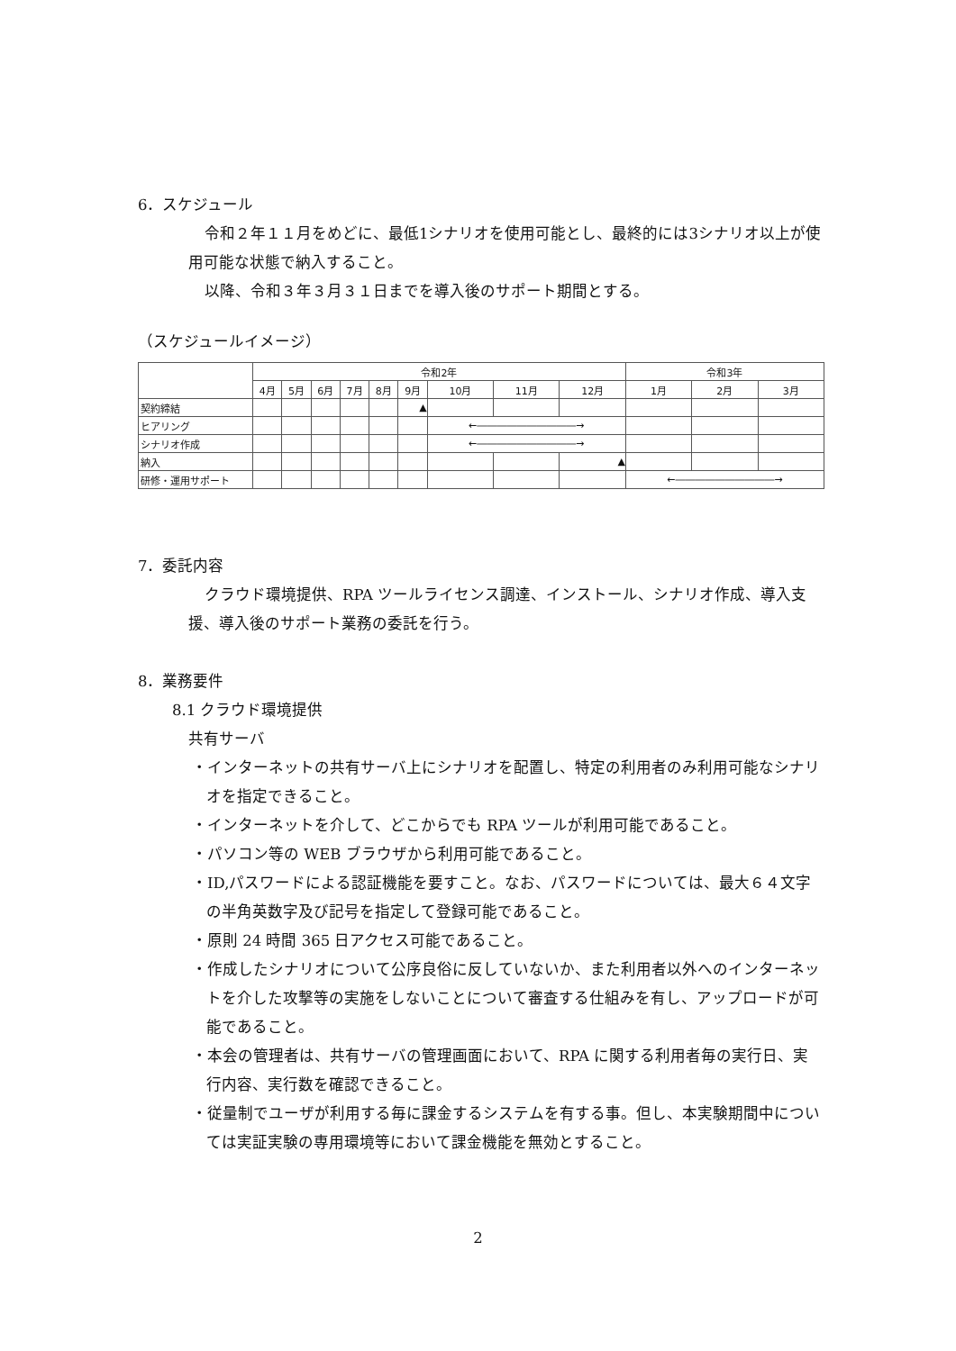6．スケジュール
令和２年１１月をめどに、最低1シナリオを使用可能とし、最終的には3シナリオ以上が使用可能な状態で納入すること。
以降、令和３年３月３１日までを導入後のサポート期間とする。
（スケジュールイメージ）
| | 令和2年 | | | | | | | | | 令和3年 | | |
| | 4月 | 5月 | 6月 | 7月 | 8月 | 9月 | 10月 | 11月 | 12月 | 1月 | 2月 | 3月 |
| 契約締結 | | | | | | ▲ | | | | | | |
| ヒアリング | | | | | | | ←――――――――――→ | | | | | |
| シナリオ作成 | | | | | | | ←――――――――――→ | | | | | |
| 納入 | | | | | | | | | ▲ | | | |
| 研修・運用サポート | | | | | | | | | | ←――――――――――→ | | |
7．委託内容
クラウド環境提供、RPA ツールライセンス調達、インストール、シナリオ作成、導入支援、導入後のサポート業務の委託を行う。
8．業務要件
8.1 クラウド環境提供
共有サーバ
・インターネットの共有サーバ上にシナリオを配置し、特定の利用者のみ利用可能なシナリオを指定できること。
・インターネットを介して、どこからでも RPA ツールが利用可能であること。
・パソコン等の WEB ブラウザから利用可能であること。
・ID,パスワードによる認証機能を要すこと。なお、パスワードについては、最大６４文字の半角英数字及び記号を指定して登録可能であること。
・原則 24 時間 365 日アクセス可能であること。
・作成したシナリオについて公序良俗に反していないか、また利用者以外へのインターネットを介した攻撃等の実施をしないことについて審査する仕組みを有し、アップロードが可能であること。
・本会の管理者は、共有サーバの管理画面において、RPA に関する利用者毎の実行日、実行内容、実行数を確認できること。
・従量制でユーザが利用する毎に課金するシステムを有する事。但し、本実験期間中については実証実験の専用環境等において課金機能を無効とすること。
2